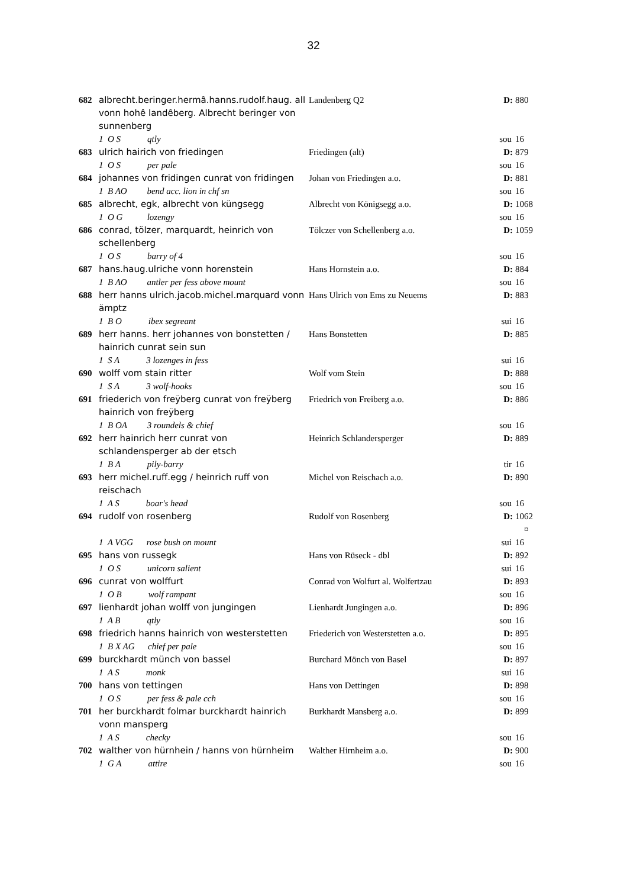32
| 682 | albrecht.beringer.hermâ.hanns.rudolf.haug. all vonn hohê landêberg. Albrecht beringer von sunnenberg | Landenberg Q2 | D: | 880 |
| 1 O S qtly | | | sou | 16 |
| 683 | ulrich hairich von friedingen | Friedingen (alt) | D: | 879 |
| 1 O S per pale | | | sou | 16 |
| 684 | johannes von fridingen cunrat von fridingen | Johan von Friedingen a.o. | D: | 881 |
| 1 B AO bend acc. lion in chf sn | | | sou | 16 |
| 685 | albrecht, egk, albrecht von küngsegg | Albrecht von Königsegg a.o. | D: | 1068 |
| 1 O G lozengy | | | sou | 16 |
| 686 | conrad, tölzer, marquardt, heinrich von schellenberg | Tölczer von Schellenberg a.o. | D: | 1059 |
| 1 O S barry of 4 | | | sou | 16 |
| 687 | hans.haug.ulriche vonn horenstein | Hans Hornstein a.o. | D: | 884 |
| 1 B AO antler per fess above mount | | | sou | 16 |
| 688 | herr hanns ulrich.jacob.michel.marquard vonn ämptz | Hans Ulrich von Ems zu Neuems | D: | 883 |
| 1 B O ibex segreant | | | sui | 16 |
| 689 | herr hanns. herr johannes von bonstetten / hainrich cunrat sein sun | Hans Bonstetten | D: | 885 |
| 1 S A 3 lozenges in fess | | | sui | 16 |
| 690 | wolff vom stain ritter | Wolf vom Stein | D: | 888 |
| 1 S A 3 wolf-hooks | | | sou | 16 |
| 691 | friederich von freÿberg cunrat von freÿberg hainrich von freÿberg | Friedrich von Freiberg a.o. | D: | 886 |
| 1 B OA 3 roundels & chief | | | sou | 16 |
| 692 | herr hainrich herr cunrat von schlandensperger ab der etsch | Heinrich Schlandersperger | D: | 889 |
| 1 B A pily-barry | | | tir | 16 |
| 693 | herr michel.ruff.egg / heinrich ruff von reischach | Michel von Reischach a.o. | D: | 890 |
| 1 A S boar's head | | | sou | 16 |
| 694 | rudolf von rosenberg | Rudolf von Rosenberg | D: | 1062 ¤ |
| 1 A VGG rose bush on mount | | | sui | 16 |
| 695 | hans von russegk | Hans von Rüseck - dbl | D: | 892 |
| 1 O S unicorn salient | | | sui | 16 |
| 696 | cunrat von wolffurt | Conrad von Wolfurt al. Wolfertzau | D: | 893 |
| 1 O B wolf rampant | | | sou | 16 |
| 697 | lienhardt johan wolff von jungingen | Lienhardt Jungingen a.o. | D: | 896 |
| 1 A B qtly | | | sou | 16 |
| 698 | friedrich hanns hainrich von westerstetten | Friederich von Westerstetten a.o. | D: | 895 |
| 1 B X AG chief per pale | | | sou | 16 |
| 699 | burckhardt münch von bassel | Burchard Mönch von Basel | D: | 897 |
| 1 A S monk | | | sui | 16 |
| 700 | hans von tettingen | Hans von Dettingen | D: | 898 |
| 1 O S per fess & pale cch | | | sou | 16 |
| 701 | her burckhardt folmar burckhardt hainrich vonn mansperg | Burkhardt Mansberg a.o. | D: | 899 |
| 1 A S checky | | | sou | 16 |
| 702 | walther von hürnhein / hanns von hürnheim | Walther Hirnheim a.o. | D: | 900 |
| 1 G A attire | | | sou | 16 |